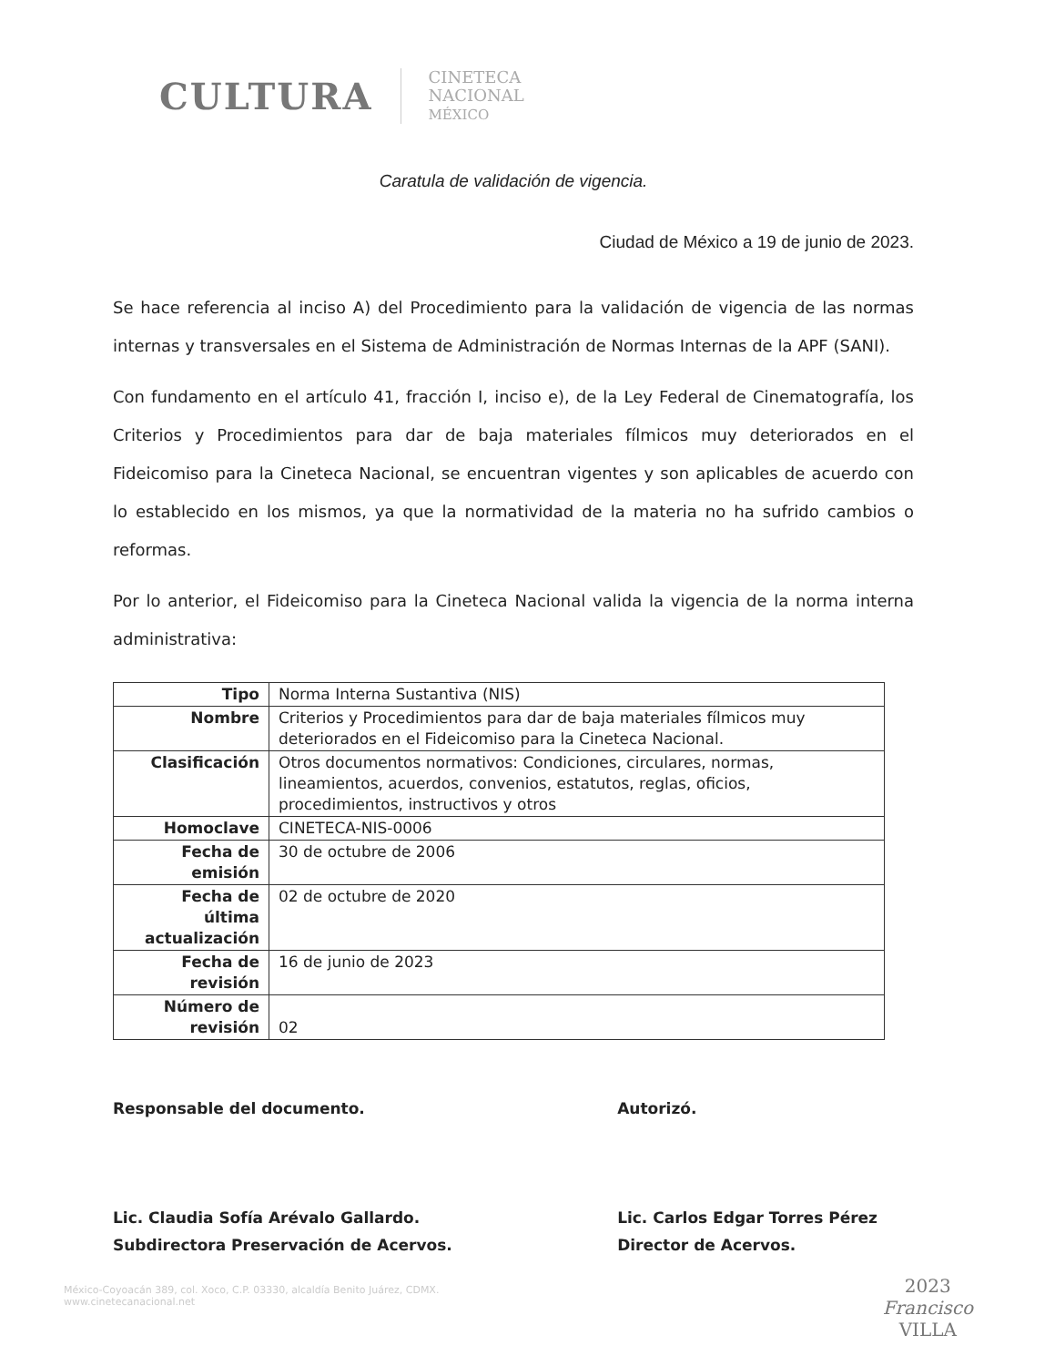CULTURA
CINETECA
NACIONAL
MÉXICO
Caratula de validación de vigencia.
Ciudad de México a 19 de junio de 2023.
Se hace referencia al inciso A) del Procedimiento para la validación de vigencia de las normas internas y transversales en el Sistema de Administración de Normas Internas de la APF (SANI).
Con fundamento en el artículo 41, fracción I, inciso e), de la Ley Federal de Cinematografía, los Criterios y Procedimientos para dar de baja materiales fílmicos muy deteriorados en el Fideicomiso para la Cineteca Nacional, se encuentran vigentes y son aplicables de acuerdo con lo establecido en los mismos, ya que la normatividad de la materia no ha sufrido cambios o reformas.
Por lo anterior, el Fideicomiso para la Cineteca Nacional valida la vigencia de la norma interna administrativa:
| Tipo | Norma Interna Sustantiva (NIS) |
| Nombre | Criterios y Procedimientos para dar de baja materiales fílmicos muy deteriorados en el Fideicomiso para la Cineteca Nacional. |
| Clasificación | Otros documentos normativos: Condiciones, circulares, normas, lineamientos, acuerdos, convenios, estatutos, reglas, oficios, procedimientos, instructivos y otros |
| Homoclave | CINETECA-NIS-0006 |
| Fecha de emisión | 30 de octubre de 2006 |
| Fecha de última actualización | 02 de octubre de 2020 |
| Fecha de revisión | 16 de junio de 2023 |
| Número de revisión | 02 |
Responsable del documento.
Lic. Claudia Sofía Arévalo Gallardo.
Subdirectora Preservación de Acervos.
Autorizó.
Lic. Carlos Edgar Torres Pérez
Director de Acervos.
México-Coyoacán 389, col. Xoco, C.P. 03330, alcaldía Benito Juárez, CDMX.
www.cinetecanacional.net
2023
Francisco
VILLA